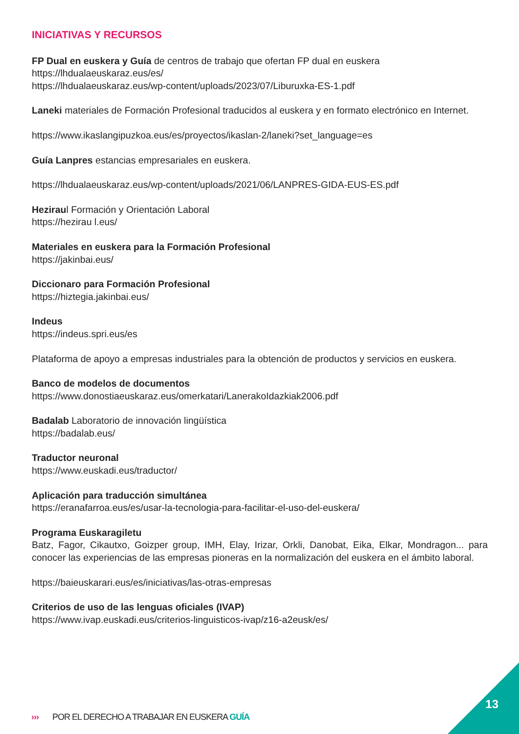INICIATIVAS Y RECURSOS
FP Dual en euskera y Guía de centros de trabajo que ofertan FP dual en euskera
https://lhdualaeuskaraz.eus/es/
https://lhdualaeuskaraz.eus/wp-content/uploads/2023/07/Liburuxka-ES-1.pdf
Laneki materiales de Formación Profesional traducidos al euskera y en formato electrónico en Internet.
https://www.ikaslangipuzkoa.eus/es/proyectos/ikaslan-2/laneki?set_language=es
Guía Lanpres estancias empresariales en euskera.
https://lhdualaeuskaraz.eus/wp-content/uploads/2021/06/LANPRES-GIDA-EUS-ES.pdf
Heziraul Formación y Orientación Laboral
https://hezirau l.eus/
Materiales en euskera para la Formación Profesional
https://jakinbai.eus/
Diccionaro para Formación Profesional
https://hiztegia.jakinbai.eus/
Indeus
https://indeus.spri.eus/es
Plataforma de apoyo a empresas industriales para la obtención de productos y servicios en euskera.
Banco de modelos de documentos
https://www.donostiaeuskaraz.eus/omerkatari/LanerakoIdazkiak2006.pdf
Badalab Laboratorio de innovación lingüística
https://badalab.eus/
Traductor neuronal
https://www.euskadi.eus/traductor/
Aplicación para traducción simultánea
https://eranafarroa.eus/es/usar-la-tecnologia-para-facilitar-el-uso-del-euskera/
Programa Euskaragiletu
Batz, Fagor, Cikautxo, Goizper group, IMH, Elay, Irizar, Orkli, Danobat, Eika, Elkar, Mondragon... para conocer las experiencias de las empresas pioneras en la normalización del euskera en el ámbito laboral.
https://baieuskarari.eus/es/iniciativas/las-otras-empresas
Criterios de uso de las lenguas oficiales (IVAP)
https://www.ivap.euskadi.eus/criterios-linguisticos-ivap/z16-a2eusk/es/
13
››› POR EL DERECHO A TRABAJAR EN EUSKERA GUÍA